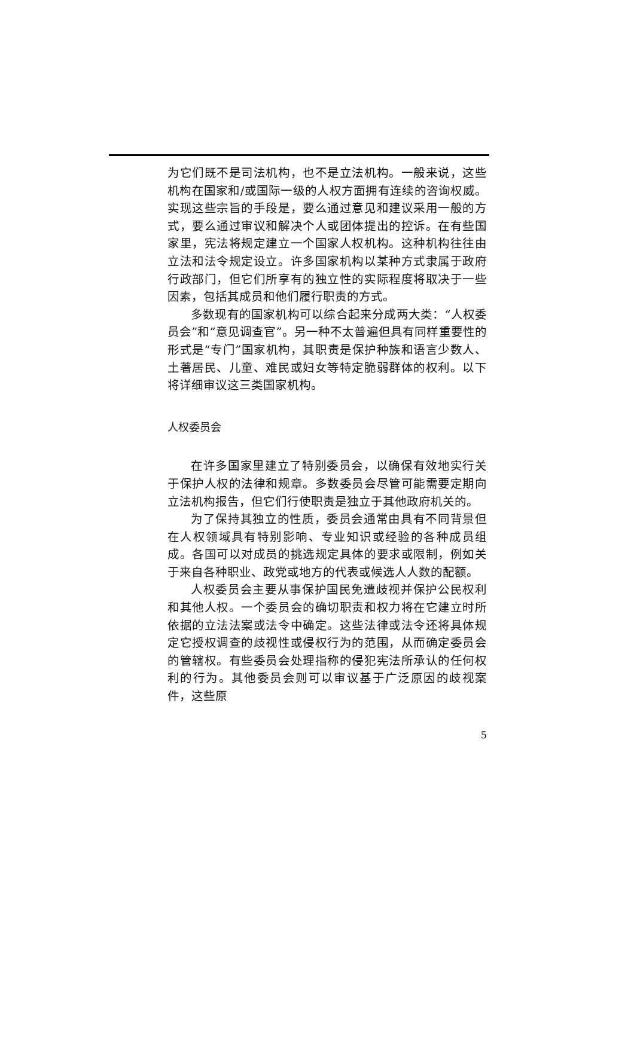为它们既不是司法机构，也不是立法机构。一般来说，这些机构在国家和/或国际一级的人权方面拥有连续的咨询权威。实现这些宗旨的手段是，要么通过意见和建议采用一般的方式，要么通过审议和解决个人或团体提出的控诉。在有些国家里，宪法将规定建立一个国家人权机构。这种机构往往由立法和法令规定设立。许多国家机构以某种方式隶属于政府行政部门，但它们所享有的独立性的实际程度将取决于一些因素，包括其成员和他们履行职责的方式。
多数现有的国家机构可以综合起来分成两大类：“人权委员会”和“意见调查官”。另一种不太普遍但具有同样重要性的形式是“专门”国家机构，其职责是保护种族和语言少数人、土著居民、儿童、难民或妇女等特定脆弱群体的权利。以下将详细审议这三类国家机构。
人权委员会
在许多国家里建立了特别委员会，以确保有效地实行关于保护人权的法律和规章。多数委员会尽管可能需要定期向立法机构报告，但它们行使职责是独立于其他政府机关的。
为了保持其独立的性质，委员会通常由具有不同背景但在人权领域具有特别影响、专业知识或经验的各种成员组成。各国可以对成员的挑选规定具体的要求或限制，例如关于来自各种职业、政党或地方的代表或候选人人数的配额。
人权委员会主要从事保护国民免遭歧视并保护公民权利和其他人权。一个委员会的确切职责和权力将在它建立时所依据的立法法案或法令中确定。这些法律或法令还将具体规定它授权调查的歧视性或侵权行为的范围，从而确定委员会的管辖权。有些委员会处理指称的侵犯宪法所承认的任何权利的行为。其他委员会则可以审议基于广泛原因的歧视案件，这些原
5